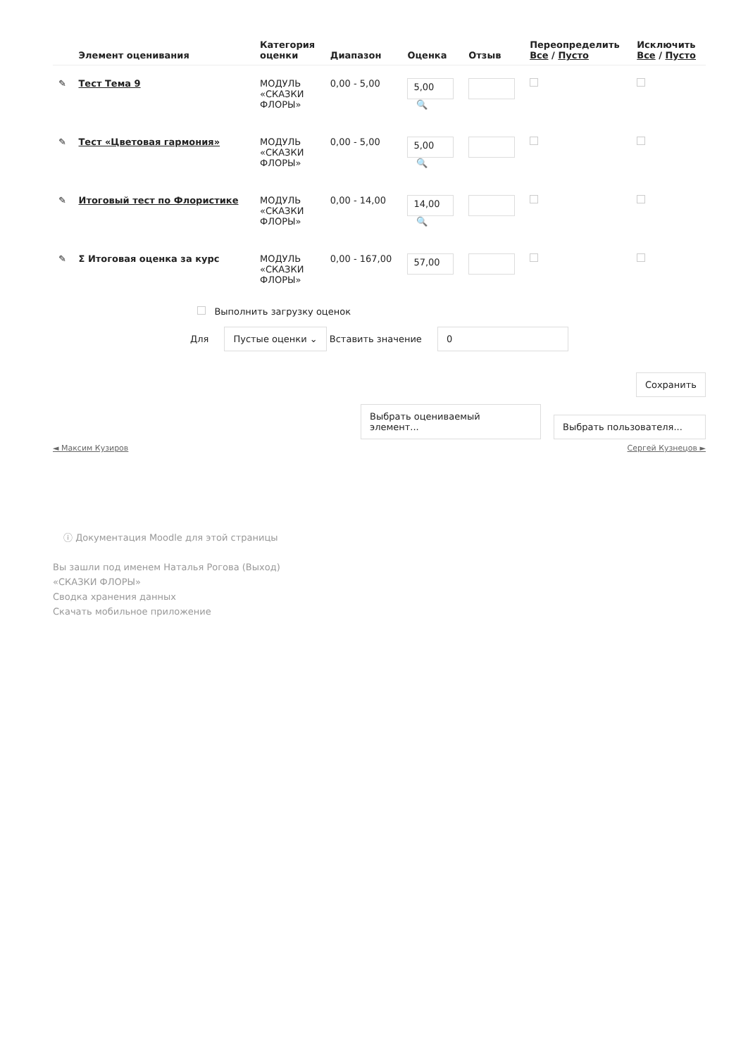| | Элемент оценивания | Категория оценки | Диапазон | Оценка | Отзыв | Переопределить Все / Пусто | Исключить Все / Пусто |
| --- | --- | --- | --- | --- | --- | --- | --- |
| ✎ | Тест Тема 9 | МОДУЛЬ «СКАЗКИ ФЛОРЫ» | 0,00 - 5,00 | 5,00 🔍 | | | |
| ✎ | Тест «Цветовая гармония» | МОДУЛЬ «СКАЗКИ ФЛОРЫ» | 0,00 - 5,00 | 5,00 🔍 | | | |
| ✎ | Итоговый тест по Флористике | МОДУЛЬ «СКАЗКИ ФЛОРЫ» | 0,00 - 14,00 | 14,00 🔍 | | | |
| ✎ | Σ Итоговая оценка за курс | МОДУЛЬ «СКАЗКИ ФЛОРЫ» | 0,00 - 167,00 | 57,00 | | | |
Выполнить загрузку оценок
Для Пустые оценки ⌄ Вставить значение 0
Сохранить
Выбрать оцениваемый элемент... Выбрать пользователя...
◄ Максим Кузиров Сергей Кузнецов ►
ⓘ Документация Moodle для этой страницы
Вы зашли под именем Наталья Рогова (Выход)
«СКАЗКИ ФЛОРЫ»
Сводка хранения данных
Скачать мобильное приложение